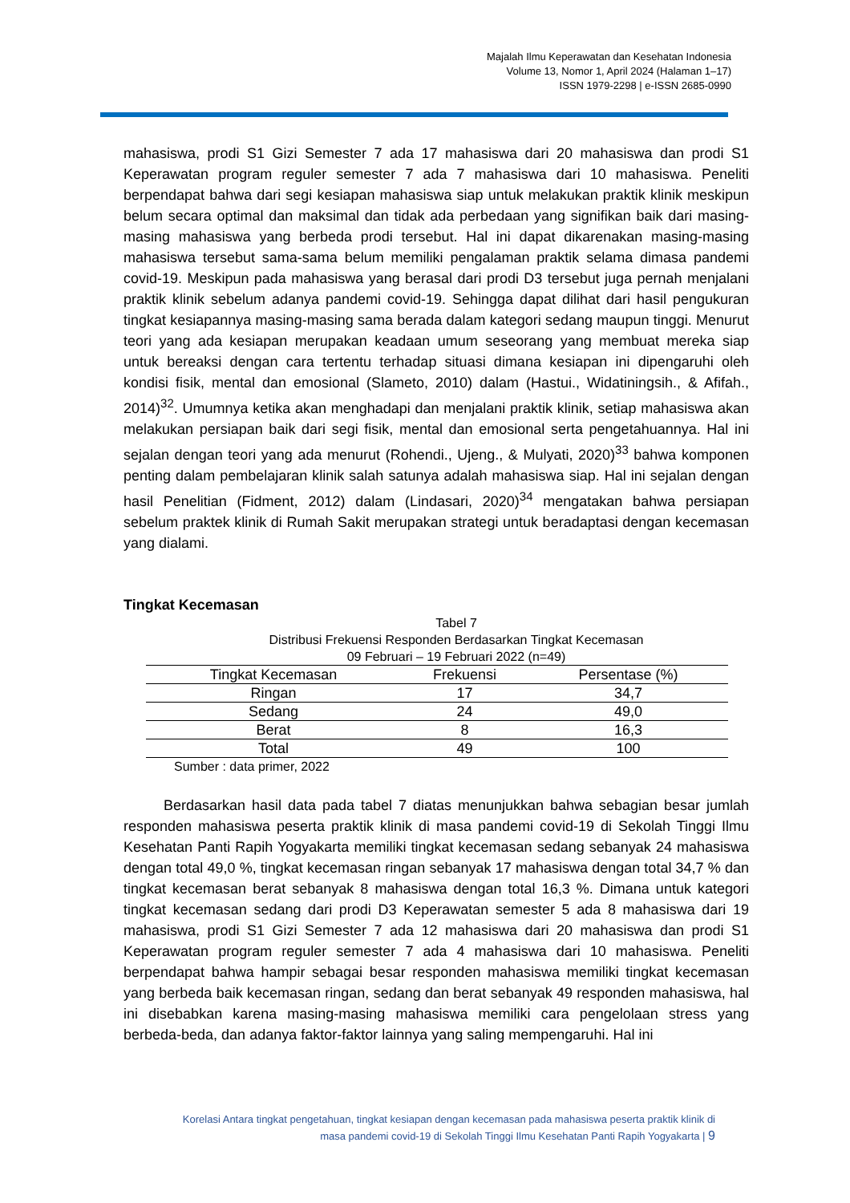Majalah Ilmu Keperawatan dan Kesehatan Indonesia
Volume 13, Nomor 1, April 2024 (Halaman 1–17)
ISSN 1979-2298 | e-ISSN 2685-0990
mahasiswa, prodi S1 Gizi Semester 7 ada 17 mahasiswa dari 20 mahasiswa dan prodi S1 Keperawatan program reguler semester 7 ada 7 mahasiswa dari 10 mahasiswa. Peneliti berpendapat bahwa dari segi kesiapan mahasiswa siap untuk melakukan praktik klinik meskipun belum secara optimal dan maksimal dan tidak ada perbedaan yang signifikan baik dari masing-masing mahasiswa yang berbeda prodi tersebut. Hal ini dapat dikarenakan masing-masing mahasiswa tersebut sama-sama belum memiliki pengalaman praktik selama dimasa pandemi covid-19. Meskipun pada mahasiswa yang berasal dari prodi D3 tersebut juga pernah menjalani praktik klinik sebelum adanya pandemi covid-19. Sehingga dapat dilihat dari hasil pengukuran tingkat kesiapannya masing-masing sama berada dalam kategori sedang maupun tinggi. Menurut teori yang ada kesiapan merupakan keadaan umum seseorang yang membuat mereka siap untuk bereaksi dengan cara tertentu terhadap situasi dimana kesiapan ini dipengaruhi oleh kondisi fisik, mental dan emosional (Slameto, 2010) dalam (Hastui., Widatiningsih., & Afifah., 2014)<sup>32</sup>. Umumnya ketika akan menghadapi dan menjalani praktik klinik, setiap mahasiswa akan melakukan persiapan baik dari segi fisik, mental dan emosional serta pengetahuannya. Hal ini sejalan dengan teori yang ada menurut (Rohendi., Ujeng., & Mulyati, 2020)<sup>33</sup> bahwa komponen penting dalam pembelajaran klinik salah satunya adalah mahasiswa siap. Hal ini sejalan dengan hasil Penelitian (Fidment, 2012) dalam (Lindasari, 2020)<sup>34</sup> mengatakan bahwa persiapan sebelum praktek klinik di Rumah Sakit merupakan strategi untuk beradaptasi dengan kecemasan yang dialami.
Tingkat Kecemasan
Tabel 7
Distribusi Frekuensi Responden Berdasarkan Tingkat Kecemasan
09 Februari – 19 Februari 2022 (n=49)
| Tingkat Kecemasan | Frekuensi | Persentase (%) |
| --- | --- | --- |
| Ringan | 17 | 34,7 |
| Sedang | 24 | 49,0 |
| Berat | 8 | 16,3 |
| Total | 49 | 100 |
Sumber : data primer, 2022
Berdasarkan hasil data pada tabel 7 diatas menunjukkan bahwa sebagian besar jumlah responden mahasiswa peserta praktik klinik di masa pandemi covid-19 di Sekolah Tinggi Ilmu Kesehatan Panti Rapih Yogyakarta memiliki tingkat kecemasan sedang sebanyak 24 mahasiswa dengan total 49,0 %, tingkat kecemasan ringan sebanyak 17 mahasiswa dengan total 34,7 % dan tingkat kecemasan berat sebanyak 8 mahasiswa dengan total 16,3 %. Dimana untuk kategori tingkat kecemasan sedang dari prodi D3 Keperawatan semester 5 ada 8 mahasiswa dari 19 mahasiswa, prodi S1 Gizi Semester 7 ada 12 mahasiswa dari 20 mahasiswa dan prodi S1 Keperawatan program reguler semester 7 ada 4 mahasiswa dari 10 mahasiswa. Peneliti berpendapat bahwa hampir sebagai besar responden mahasiswa memiliki tingkat kecemasan yang berbeda baik kecemasan ringan, sedang dan berat sebanyak 49 responden mahasiswa, hal ini disebabkan karena masing-masing mahasiswa memiliki cara pengelolaan stress yang berbeda-beda, dan adanya faktor-faktor lainnya yang saling mempengaruhi. Hal ini
Korelasi Antara tingkat pengetahuan, tingkat kesiapan dengan kecemasan pada mahasiswa peserta praktik klinik di
masa pandemi covid-19 di Sekolah Tinggi Ilmu Kesehatan Panti Rapih Yogyakarta | 9